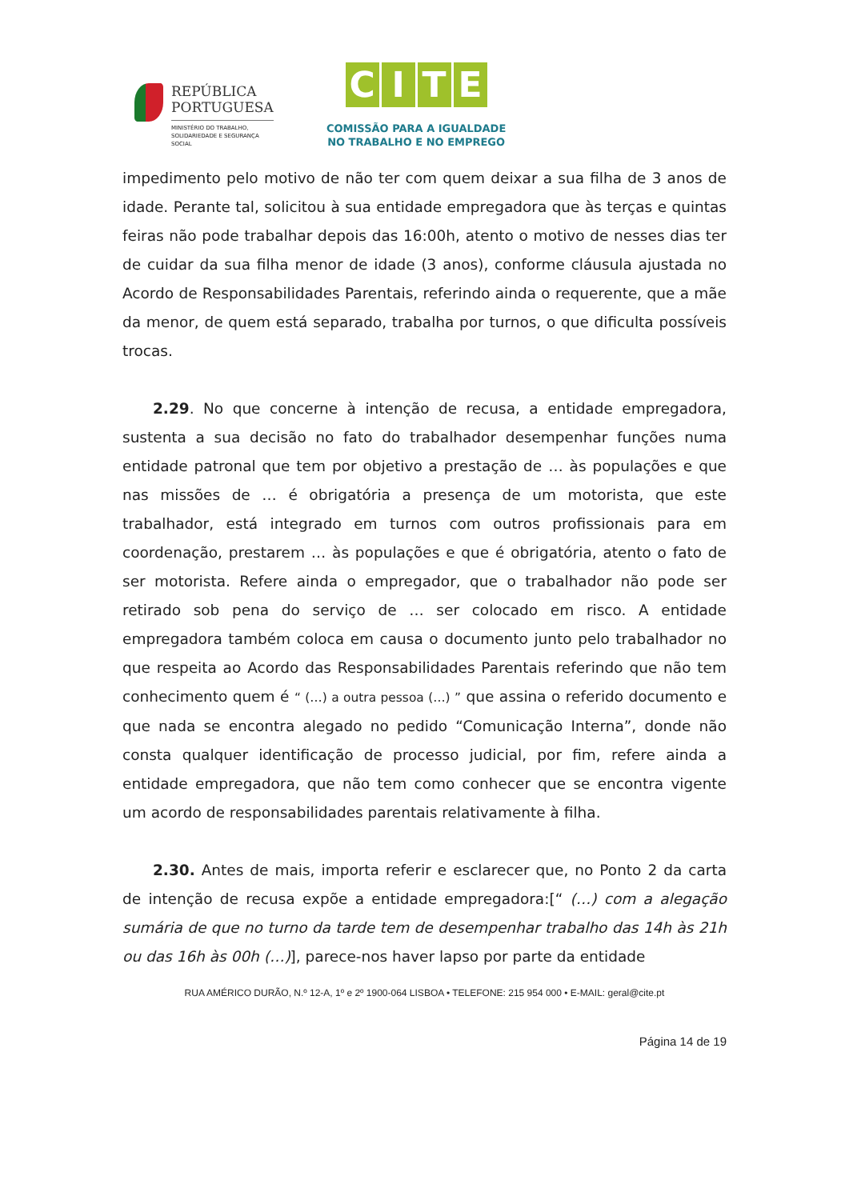REPÚBLICA
PORTUGUESA
MINISTÉRIO DO TRABALHO,
SOLIDARIEDADE E SEGURANÇA
SOCIAL
CITE
COMISSÃO PARA A IGUALDADE
NO TRABALHO E NO EMPREGO
impedimento pelo motivo de não ter com quem deixar a sua filha de 3 anos de idade. Perante tal, solicitou à sua entidade empregadora que às terças e quintas feiras não pode trabalhar depois das 16:00h, atento o motivo de nesses dias ter de cuidar da sua filha menor de idade (3 anos), conforme cláusula ajustada no Acordo de Responsabilidades Parentais, referindo ainda o requerente, que a mãe da menor, de quem está separado, trabalha por turnos, o que dificulta possíveis trocas.
2.29. No que concerne à intenção de recusa, a entidade empregadora, sustenta a sua decisão no fato do trabalhador desempenhar funções numa entidade patronal que tem por objetivo a prestação de … às populações e que nas missões de … é obrigatória a presença de um motorista, que este trabalhador, está integrado em turnos com outros profissionais para em coordenação, prestarem … às populações e que é obrigatória, atento o fato de ser motorista. Refere ainda o empregador, que o trabalhador não pode ser retirado sob pena do serviço de … ser colocado em risco. A entidade empregadora também coloca em causa o documento junto pelo trabalhador no que respeita ao Acordo das Responsabilidades Parentais referindo que não tem conhecimento quem é “ (…) a outra pessoa (…) ” que assina o referido documento e que nada se encontra alegado no pedido “Comunicação Interna”, donde não consta qualquer identificação de processo judicial, por fim, refere ainda a entidade empregadora, que não tem como conhecer que se encontra vigente um acordo de responsabilidades parentais relativamente à filha.
2.30. Antes de mais, importa referir e esclarecer que, no Ponto 2 da carta de intenção de recusa expõe a entidade empregadora:[“ (…) com a alegação sumária de que no turno da tarde tem de desempenhar trabalho das 14h às 21h ou das 16h às 00h (…)], parece-nos haver lapso por parte da entidade
RUA AMÉRICO DURÃO, N.º 12-A, 1º e 2º 1900-064 LISBOA • TELEFONE: 215 954 000 • E-MAIL: geral@cite.pt
Página 14 de 19